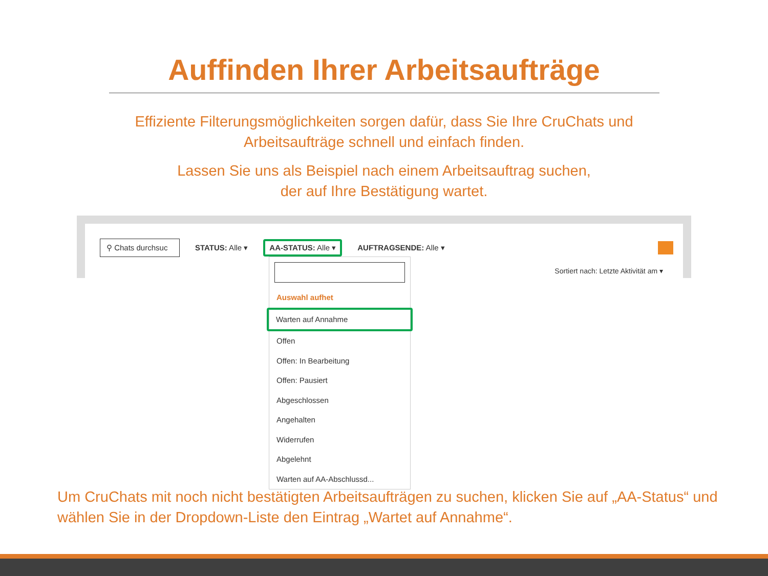Auffinden Ihrer Arbeitsaufträge
Effiziente Filterungsmöglichkeiten sorgen dafür, dass Sie Ihre CruChats und
Arbeitsaufträge schnell und einfach finden.
Lassen Sie uns als Beispiel nach einem Arbeitsauftrag suchen,
der auf Ihre Bestätigung wartet.
⚲ Chats durchsuc
STATUS: Alle ▾
AA-STATUS: Alle ▾
AUFTRAGSENDE: Alle ▾
Sortiert nach: Letzte Aktivität am ▾
Auswahl aufhet
Warten auf Annahme
Offen
Offen: In Bearbeitung
Offen: Pausiert
Abgeschlossen
Angehalten
Widerrufen
Abgelehnt
Warten auf AA-Abschlussd...
Um CruChats mit noch nicht bestätigten Arbeitsaufträgen zu suchen, klicken Sie auf „AA-Status“ und wählen Sie in der Dropdown-Liste den Eintrag „Wartet auf Annahme“.